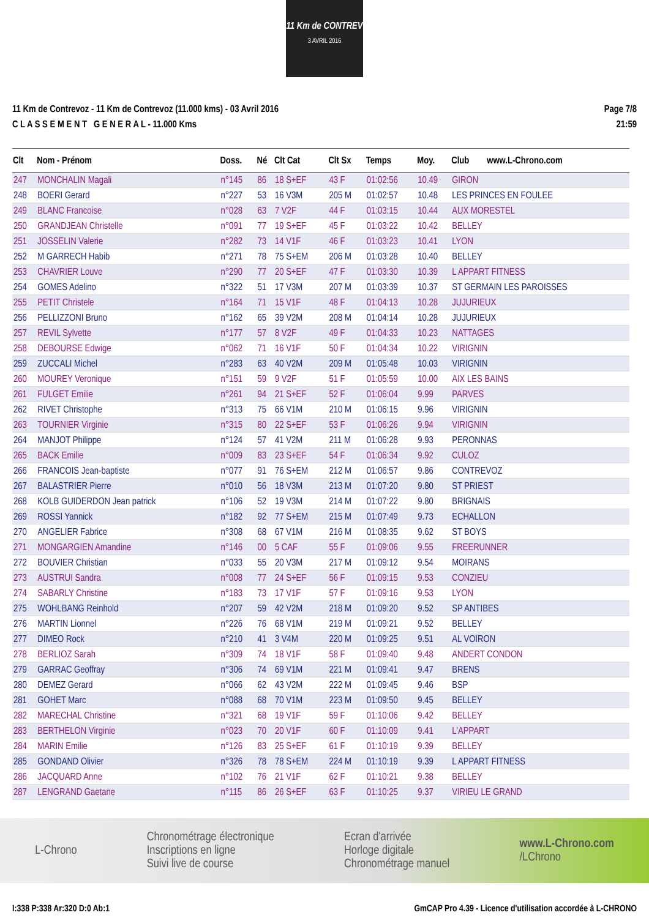11 Km de CONTREV
3 AVRIL 2016
11 Km de Contrevoz - 11 Km de Contrevoz (11.000 kms) - 03 Avril 2016
C L A S S E M E N T G E N E R A L - 11.000 Kms
Page 7/8
21:59
| Clt | Nom - Prénom | Doss. | Né | Clt Cat | Clt Sx | Temps | Moy. | Club | www.L-Chrono.com |
| --- | --- | --- | --- | --- | --- | --- | --- | --- | --- |
| 247 | MONCHALIN Magali | n°145 | 86 | 18 S+EF | 43 F | 01:02:56 | 10.49 | GIRON | |
| 248 | BOERI Gerard | n°227 | 53 | 16 V3M | 205 M | 01:02:57 | 10.48 | LES PRINCES EN FOULEE | |
| 249 | BLANC Francoise | n°028 | 63 | 7 V2F | 44 F | 01:03:15 | 10.44 | AUX MORESTEL | |
| 250 | GRANDJEAN Christelle | n°091 | 77 | 19 S+EF | 45 F | 01:03:22 | 10.42 | BELLEY | |
| 251 | JOSSELIN Valerie | n°282 | 73 | 14 V1F | 46 F | 01:03:23 | 10.41 | LYON | |
| 252 | M GARRECH Habib | n°271 | 78 | 75 S+EM | 206 M | 01:03:28 | 10.40 | BELLEY | |
| 253 | CHAVRIER Louve | n°290 | 77 | 20 S+EF | 47 F | 01:03:30 | 10.39 | L APPART FITNESS | |
| 254 | GOMES Adelino | n°322 | 51 | 17 V3M | 207 M | 01:03:39 | 10.37 | ST GERMAIN LES PAROISSES | |
| 255 | PETIT Christele | n°164 | 71 | 15 V1F | 48 F | 01:04:13 | 10.28 | JUJURIEUX | |
| 256 | PELLIZZONI Bruno | n°162 | 65 | 39 V2M | 208 M | 01:04:14 | 10.28 | JUJURIEUX | |
| 257 | REVIL Sylvette | n°177 | 57 | 8 V2F | 49 F | 01:04:33 | 10.23 | NATTAGES | |
| 258 | DEBOURSE Edwige | n°062 | 71 | 16 V1F | 50 F | 01:04:34 | 10.22 | VIRIGNIN | |
| 259 | ZUCCALI Michel | n°283 | 63 | 40 V2M | 209 M | 01:05:48 | 10.03 | VIRIGNIN | |
| 260 | MOUREY Veronique | n°151 | 59 | 9 V2F | 51 F | 01:05:59 | 10.00 | AIX LES BAINS | |
| 261 | FULGET Emilie | n°261 | 94 | 21 S+EF | 52 F | 01:06:04 | 9.99 | PARVES | |
| 262 | RIVET Christophe | n°313 | 75 | 66 V1M | 210 M | 01:06:15 | 9.96 | VIRIGNIN | |
| 263 | TOURNIER Virginie | n°315 | 80 | 22 S+EF | 53 F | 01:06:26 | 9.94 | VIRIGNIN | |
| 264 | MANJOT Philippe | n°124 | 57 | 41 V2M | 211 M | 01:06:28 | 9.93 | PERONNAS | |
| 265 | BACK Emilie | n°009 | 83 | 23 S+EF | 54 F | 01:06:34 | 9.92 | CULOZ | |
| 266 | FRANCOIS Jean-baptiste | n°077 | 91 | 76 S+EM | 212 M | 01:06:57 | 9.86 | CONTREVOZ | |
| 267 | BALASTRIER Pierre | n°010 | 56 | 18 V3M | 213 M | 01:07:20 | 9.80 | ST PRIEST | |
| 268 | KOLB GUIDERDON Jean patrick | n°106 | 52 | 19 V3M | 214 M | 01:07:22 | 9.80 | BRIGNAIS | |
| 269 | ROSSI Yannick | n°182 | 92 | 77 S+EM | 215 M | 01:07:49 | 9.73 | ECHALLON | |
| 270 | ANGELIER Fabrice | n°308 | 68 | 67 V1M | 216 M | 01:08:35 | 9.62 | ST BOYS | |
| 271 | MONGARGIEN Amandine | n°146 | 00 | 5 CAF | 55 F | 01:09:06 | 9.55 | FREERUNNER | |
| 272 | BOUVIER Christian | n°033 | 55 | 20 V3M | 217 M | 01:09:12 | 9.54 | MOIRANS | |
| 273 | AUSTRUI Sandra | n°008 | 77 | 24 S+EF | 56 F | 01:09:15 | 9.53 | CONZIEU | |
| 274 | SABARLY Christine | n°183 | 73 | 17 V1F | 57 F | 01:09:16 | 9.53 | LYON | |
| 275 | WOHLBANG Reinhold | n°207 | 59 | 42 V2M | 218 M | 01:09:20 | 9.52 | SP ANTIBES | |
| 276 | MARTIN Lionnel | n°226 | 76 | 68 V1M | 219 M | 01:09:21 | 9.52 | BELLEY | |
| 277 | DIMEO Rock | n°210 | 41 | 3 V4M | 220 M | 01:09:25 | 9.51 | AL VOIRON | |
| 278 | BERLIOZ Sarah | n°309 | 74 | 18 V1F | 58 F | 01:09:40 | 9.48 | ANDERT CONDON | |
| 279 | GARRAC Geoffray | n°306 | 74 | 69 V1M | 221 M | 01:09:41 | 9.47 | BRENS | |
| 280 | DEMEZ Gerard | n°066 | 62 | 43 V2M | 222 M | 01:09:45 | 9.46 | BSP | |
| 281 | GOHET Marc | n°088 | 68 | 70 V1M | 223 M | 01:09:50 | 9.45 | BELLEY | |
| 282 | MARECHAL Christine | n°321 | 68 | 19 V1F | 59 F | 01:10:06 | 9.42 | BELLEY | |
| 283 | BERTHELON Virginie | n°023 | 70 | 20 V1F | 60 F | 01:10:09 | 9.41 | L'APPART | |
| 284 | MARIN Emilie | n°126 | 83 | 25 S+EF | 61 F | 01:10:19 | 9.39 | BELLEY | |
| 285 | GONDAND Olivier | n°326 | 78 | 78 S+EM | 224 M | 01:10:19 | 9.39 | L APPART FITNESS | |
| 286 | JACQUARD Anne | n°102 | 76 | 21 V1F | 62 F | 01:10:21 | 9.38 | BELLEY | |
| 287 | LENGRAND Gaetane | n°115 | 86 | 26 S+EF | 63 F | 01:10:25 | 9.37 | VIRIEU LE GRAND | |
L-Chrono
Chronométrage électronique
Inscriptions en ligne
Suivi live de course
Ecran d'arrivée
Horloge digitale
Chronométrage manuel
www.L-Chrono.com
/LChrono
I:338 P:338 Ar:320 D:0 Ab:1 GmCAP Pro 4.39 - Licence d'utilisation accordée à L-CHRONO